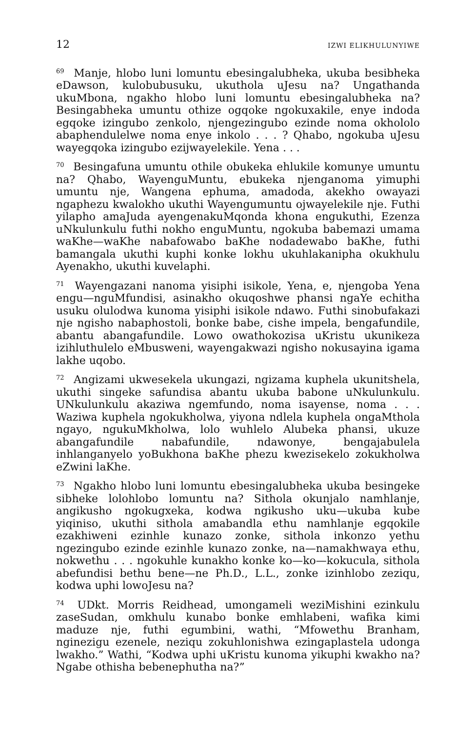12 IZWI ELIKHULUNYIWE
<sup>69</sup> Manje, hlobo luni lomuntu ebesingalubheka, ukuba besibheka eDawson, kulobubusuku, ukuthola uJesu na? Ungathanda ukuMbona, ngakho hlobo luni lomuntu ebesingalubheka na? Besingabheka umuntu othize ogqoke ngokuxakile, enye indoda egqoke izingubo zenkolo, njengezingubo ezinde noma okhololo abaphendulelwe noma enye inkolo . . . ? Qhabo, ngokuba uJesu wayegqoka izingubo ezijwayelekile. Yena . . .
<sup>70</sup> Besingafuna umuntu othile obukeka ehlukile komunye umuntu na? Qhabo, WayenguMuntu, ebukeka njenganoma yimuphi umuntu nje, Wangena ephuma, amadoda, akekho owayazi ngaphezu kwalokho ukuthi Wayengumuntu ojwayelekile nje. Futhi yilapho amaJuda ayengenakuMqonda khona engukuthi, Ezenza uNkulunkulu futhi nokho enguMuntu, ngokuba babemazi umama waKhe—waKhe nabafowabo baKhe nodadewabo baKhe, futhi bamangala ukuthi kuphi konke lokhu ukuhlakanipha okukhulu Ayenakho, ukuthi kuvelaphi.
<sup>71</sup> Wayengazani nanoma yisiphi isikole, Yena, e, njengoba Yena engu—nguMfundisi, asinakho okuqoshwe phansi ngaYe echitha usuku olulodwa kunoma yisiphi isikole ndawo. Futhi sinobufakazi nje ngisho nabaphostoli, bonke babe, cishe impela, bengafundile, abantu abangafundile. Lowo owathokozisa uKristu ukunikeza izihluthulelo eMbusweni, wayengakwazi ngisho nokusayina igama lakhe uqobo.
<sup>72</sup> Angizami ukwesekela ukungazi, ngizama kuphela ukunitshela, ukuthi singeke safundisa abantu ukuba babone uNkulunkulu. UNkulunkulu akaziwa ngemfundo, noma isayense, noma . . . Waziwa kuphela ngokukholwa, yiyona ndlela kuphela ongaMthola ngayo, ngukuMkholwa, lolo wuhlelo Alubeka phansi, ukuze abangafundile nabafundile, ndawonye, bengajabulela inhlanganyelo yoBukhona baKhe phezu kwezisekelo zokukholwa eZwini laKhe.
<sup>73</sup> Ngakho hlobo luni lomuntu ebesingalubheka ukuba besingeke sibheke lolohlobo lomuntu na? Sithola okunjalo namhlanje, angikusho ngokugxeka, kodwa ngikusho uku—ukuba kube yiqiniso, ukuthi sithola amabandla ethu namhlanje egqokile ezakhiweni ezinhle kunazo zonke, sithola inkonzo yethu ngezingubo ezinde ezinhle kunazo zonke, na—namakhwaya ethu, nokwethu . . . ngokuhle kunakho konke ko—ko—kokucula, sithola abefundisi bethu bene—ne Ph.D., L.L., zonke izinhlobo zeziqu, kodwa uphi lowoJesu na?
<sup>74</sup> UDkt. Morris Reidhead, umongameli weziMishini ezinkulu zaseSudan, omkhulu kunabo bonke emhlabeni, wafika kimi maduze nje, futhi egumbini, wathi, “Mfowethu Branham, nginezigu ezenele, neziqu zokuhlonishwa ezingaplastela udonga lwakho.” Wathi, “Kodwa uphi uKristu kunoma yikuphi kwakho na? Ngabe othisha bebenephutha na?”